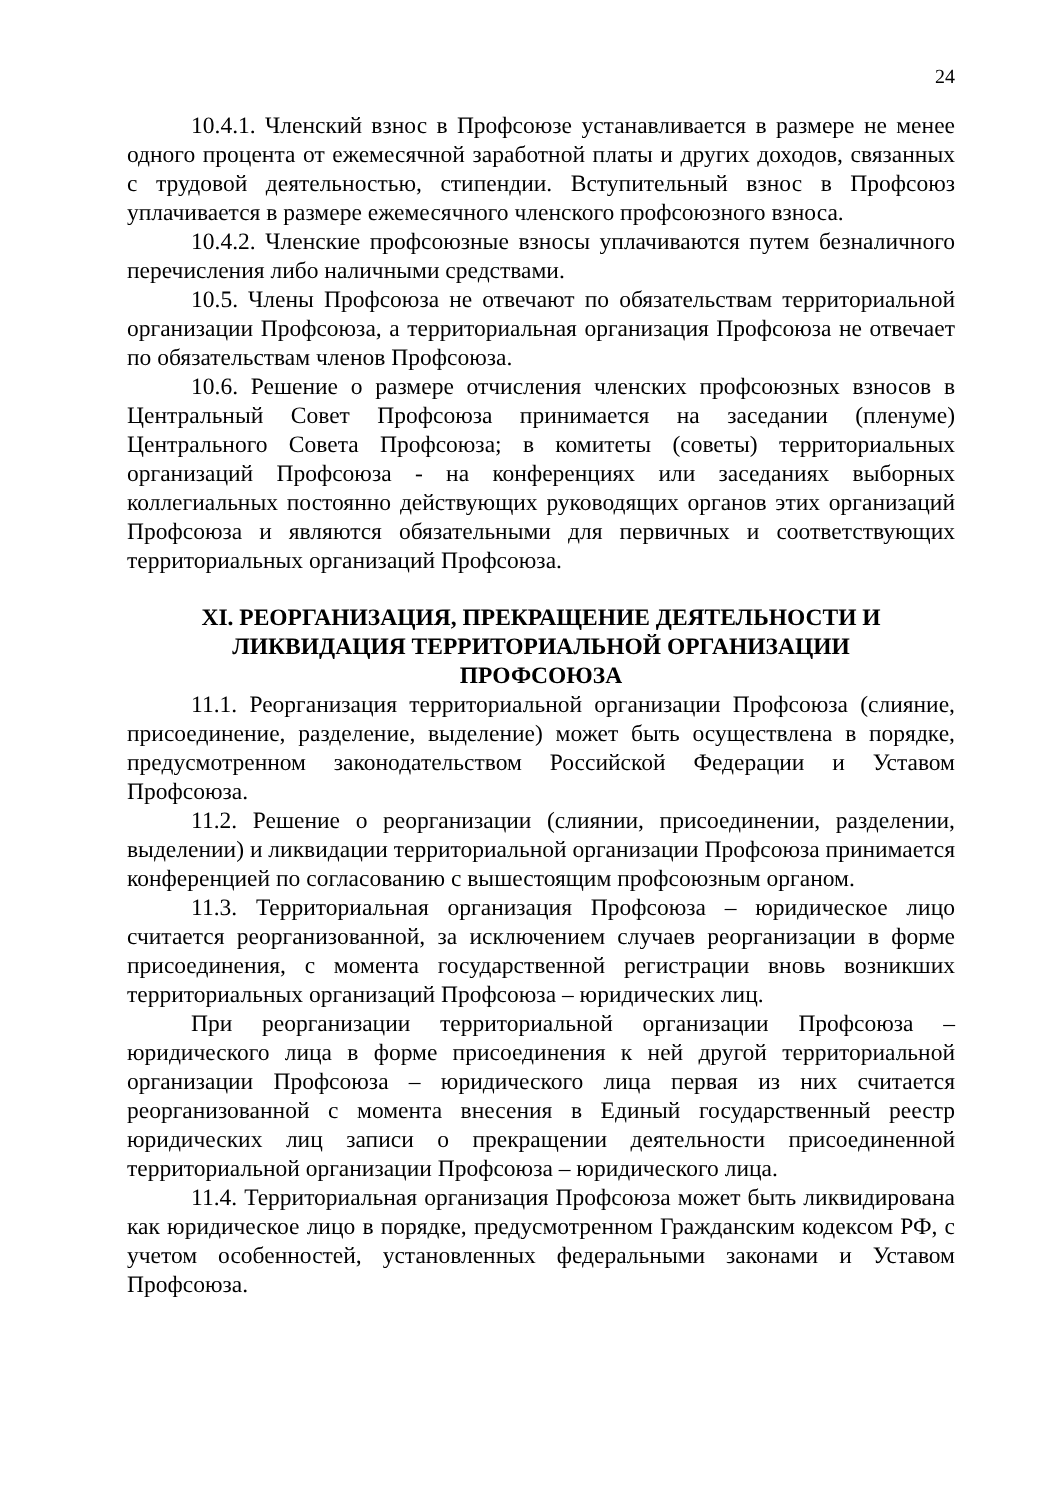24
10.4.1. Членский взнос в Профсоюзе устанавливается в размере не менее одного процента от ежемесячной заработной платы и других доходов, связанных с трудовой деятельностью, стипендии. Вступительный взнос в Профсоюз уплачивается в размере ежемесячного членского профсоюзного взноса.
10.4.2. Членские профсоюзные взносы уплачиваются путем безналичного перечисления либо наличными средствами.
10.5. Члены Профсоюза не отвечают по обязательствам территориальной организации Профсоюза, а территориальная организация Профсоюза не отвечает по обязательствам членов Профсоюза.
10.6. Решение о размере отчисления членских профсоюзных взносов в Центральный Совет Профсоюза принимается на заседании (пленуме) Центрального Совета Профсоюза; в комитеты (советы) территориальных организаций Профсоюза - на конференциях или заседаниях выборных коллегиальных постоянно действующих руководящих органов этих организаций Профсоюза и являются обязательными для первичных и соответствующих территориальных организаций Профсоюза.
XI. РЕОРГАНИЗАЦИЯ, ПРЕКРАЩЕНИЕ ДЕЯТЕЛЬНОСТИ И
ЛИКВИДАЦИЯ ТЕРРИТОРИАЛЬНОЙ ОРГАНИЗАЦИИ
ПРОФСОЮЗА
11.1. Реорганизация территориальной организации Профсоюза (слияние, присоединение, разделение, выделение) может быть осуществлена в порядке, предусмотренном законодательством Российской Федерации и Уставом Профсоюза.
11.2. Решение о реорганизации (слиянии, присоединении, разделении, выделении) и ликвидации территориальной организации Профсоюза принимается конференцией по согласованию с вышестоящим профсоюзным органом.
11.3. Территориальная организация Профсоюза – юридическое лицо считается реорганизованной, за исключением случаев реорганизации в форме присоединения, с момента государственной регистрации вновь возникших территориальных организаций Профсоюза – юридических лиц.
При реорганизации территориальной организации Профсоюза – юридического лица в форме присоединения к ней другой территориальной организации Профсоюза – юридического лица первая из них считается реорганизованной с момента внесения в Единый государственный реестр юридических лиц записи о прекращении деятельности присоединенной территориальной организации Профсоюза – юридического лица.
11.4. Территориальная организация Профсоюза может быть ликвидирована как юридическое лицо в порядке, предусмотренном Гражданским кодексом РФ, с учетом особенностей, установленных федеральными законами и Уставом Профсоюза.